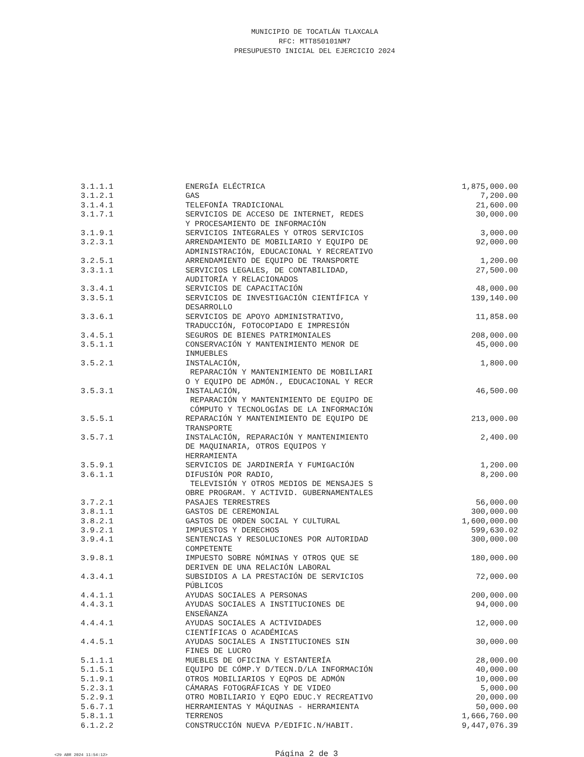MUNICIPIO DE TOCATLÁN TLAXCALA
RFC: MTT850101NM7
PRESUPUESTO INICIAL DEL EJERCICIO 2024
| 3.1.1.1 | ENERGÍA ELÉCTRICA | 1,875,000.00 |
| 3.1.2.1 | GAS | 7,200.00 |
| 3.1.4.1 | TELEFONÍA TRADICIONAL | 21,600.00 |
| 3.1.7.1 | SERVICIOS DE ACCESO DE INTERNET, REDES Y PROCESAMIENTO DE INFORMACIÓN | 30,000.00 |
| 3.1.9.1 | SERVICIOS INTEGRALES Y OTROS SERVICIOS | 3,000.00 |
| 3.2.3.1 | ARRENDAMIENTO DE MOBILIARIO Y EQUIPO DE ADMINISTRACIÓN, EDUCACIONAL Y RECREATIVO | 92,000.00 |
| 3.2.5.1 | ARRENDAMIENTO DE EQUIPO DE TRANSPORTE | 1,200.00 |
| 3.3.1.1 | SERVICIOS LEGALES, DE CONTABILIDAD, AUDITORÍA Y RELACIONADOS | 27,500.00 |
| 3.3.4.1 | SERVICIOS DE CAPACITACIÓN | 48,000.00 |
| 3.3.5.1 | SERVICIOS DE INVESTIGACIÓN CIENTÍFICA Y DESARROLLO | 139,140.00 |
| 3.3.6.1 | SERVICIOS DE APOYO ADMINISTRATIVO, TRADUCCIÓN, FOTOCOPIADO E IMPRESIÓN | 11,858.00 |
| 3.4.5.1 | SEGUROS DE BIENES PATRIMONIALES | 208,000.00 |
| 3.5.1.1 | CONSERVACIÓN Y MANTENIMIENTO MENOR DE INMUEBLES | 45,000.00 |
| 3.5.2.1 | INSTALACIÓN, REPARACIÓN Y MANTENIMIENTO DE MOBILIARI O Y EQUIPO DE ADMÓN., EDUCACIONAL Y RECR | 1,800.00 |
| 3.5.3.1 | INSTALACIÓN, REPARACIÓN Y MANTENIMIENTO DE EQUIPO DE CÓMPUTO Y TECNOLOGÍAS DE LA INFORMACIÓN | 46,500.00 |
| 3.5.5.1 | REPARACIÓN Y MANTENIMIENTO DE EQUIPO DE TRANSPORTE | 213,000.00 |
| 3.5.7.1 | INSTALACIÓN, REPARACIÓN Y MANTENIMIENTO DE MAQUINARIA, OTROS EQUIPOS Y HERRAMIENTA | 2,400.00 |
| 3.5.9.1 | SERVICIOS DE JARDINERÍA Y FUMIGACIÓN | 1,200.00 |
| 3.6.1.1 | DIFUSIÓN POR RADIO, TELEVISIÓN Y OTROS MEDIOS DE MENSAJES S OBRE PROGRAM. Y ACTIVID. GUBERNAMENTALES | 8,200.00 |
| 3.7.2.1 | PASAJES TERRESTRES | 56,000.00 |
| 3.8.1.1 | GASTOS DE CEREMONIAL | 300,000.00 |
| 3.8.2.1 | GASTOS DE ORDEN SOCIAL Y CULTURAL | 1,600,000.00 |
| 3.9.2.1 | IMPUESTOS Y DERECHOS | 599,630.02 |
| 3.9.4.1 | SENTENCIAS Y RESOLUCIONES POR AUTORIDAD COMPETENTE | 300,000.00 |
| 3.9.8.1 | IMPUESTO SOBRE NÓMINAS Y OTROS QUE SE DERIVEN DE UNA RELACIÓN LABORAL | 180,000.00 |
| 4.3.4.1 | SUBSIDIOS A LA PRESTACIÓN DE SERVICIOS PÚBLICOS | 72,000.00 |
| 4.4.1.1 | AYUDAS SOCIALES A PERSONAS | 200,000.00 |
| 4.4.3.1 | AYUDAS SOCIALES A INSTITUCIONES DE ENSEÑANZA | 94,000.00 |
| 4.4.4.1 | AYUDAS SOCIALES A ACTIVIDADES CIENTÍFICAS O ACADÉMICAS | 12,000.00 |
| 4.4.5.1 | AYUDAS SOCIALES A INSTITUCIONES SIN FINES DE LUCRO | 30,000.00 |
| 5.1.1.1 | MUEBLES DE OFICINA Y ESTANTERÍA | 28,000.00 |
| 5.1.5.1 | EQUIPO DE CÓMP.Y D/TECN.D/LA INFORMACIÓN | 40,000.00 |
| 5.1.9.1 | OTROS MOBILIARIOS Y EQPOS DE ADMÓN | 10,000.00 |
| 5.2.3.1 | CÁMARAS FOTOGRÁFICAS Y DE VIDEO | 5,000.00 |
| 5.2.9.1 | OTRO MOBILIARIO Y EQPO EDUC.Y RECREATIVO | 20,000.00 |
| 5.6.7.1 | HERRAMIENTAS Y MÁQUINAS - HERRAMIENTA | 50,000.00 |
| 5.8.1.1 | TERRENOS | 1,666,760.00 |
| 6.1.2.2 | CONSTRUCCIÓN NUEVA P/EDIFIC.N/HABIT. | 9,447,076.39 |
<29 ABR 2024 11:54:12> Página 2 de 3